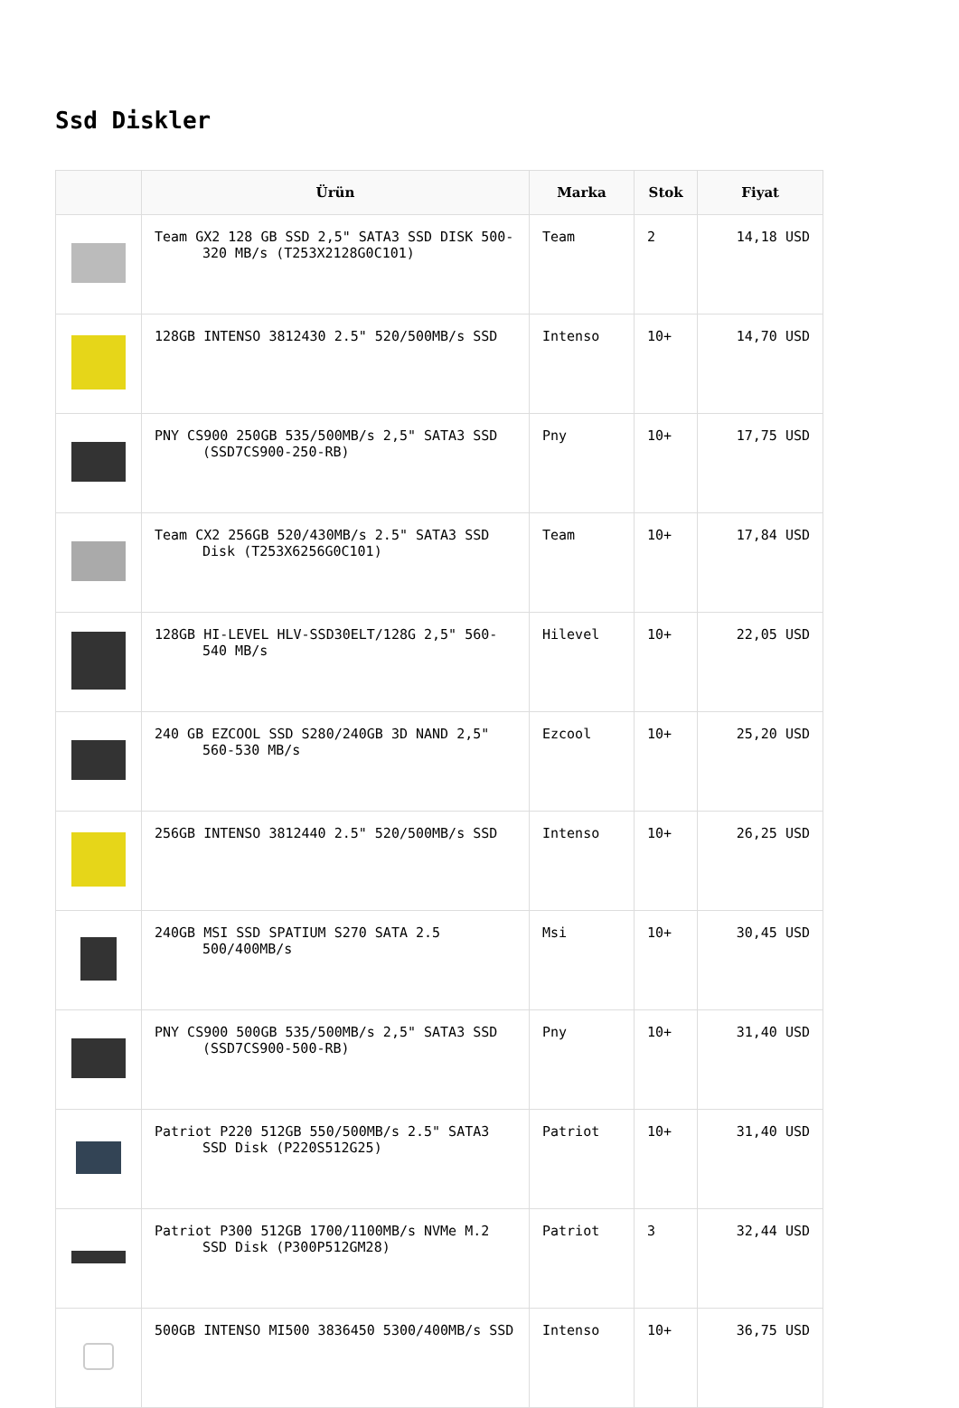Ssd Diskler
| | Ürün | Marka | Stok | Fiyat |
| --- | --- | --- | --- | --- |
| | Team GX2 128 GB SSD 2,5" SATA3 SSD DISK 500- 320 MB/s (T253X2128G0C101) | Team | 2 | 14,18 USD |
| | 128GB INTENSO 3812430 2.5" 520/500MB/s SSD | Intenso | 10+ | 14,70 USD |
| | PNY CS900 250GB 535/500MB/s 2,5" SATA3 SSD (SSD7CS900-250-RB) | Pny | 10+ | 17,75 USD |
| | Team CX2 256GB 520/430MB/s 2.5" SATA3 SSD Disk (T253X6256G0C101) | Team | 10+ | 17,84 USD |
| | 128GB HI-LEVEL HLV-SSD30ELT/128G 2,5" 560- 540 MB/s | Hilevel | 10+ | 22,05 USD |
| | 240 GB EZCOOL SSD S280/240GB 3D NAND 2,5" 560-530 MB/s | Ezcool | 10+ | 25,20 USD |
| | 256GB INTENSO 3812440 2.5" 520/500MB/s SSD | Intenso | 10+ | 26,25 USD |
| | 240GB MSI SSD SPATIUM S270 SATA 2.5 500/400MB/s | Msi | 10+ | 30,45 USD |
| | PNY CS900 500GB 535/500MB/s 2,5" SATA3 SSD (SSD7CS900-500-RB) | Pny | 10+ | 31,40 USD |
| | Patriot P220 512GB 550/500MB/s 2.5" SATA3 SSD Disk (P220S512G25) | Patriot | 10+ | 31,40 USD |
| | Patriot P300 512GB 1700/1100MB/s NVMe M.2 SSD Disk (P300P512GM28) | Patriot | 3 | 32,44 USD |
| | 500GB INTENSO MI500 3836450 5300/400MB/s SSD | Intenso | 10+ | 36,75 USD |